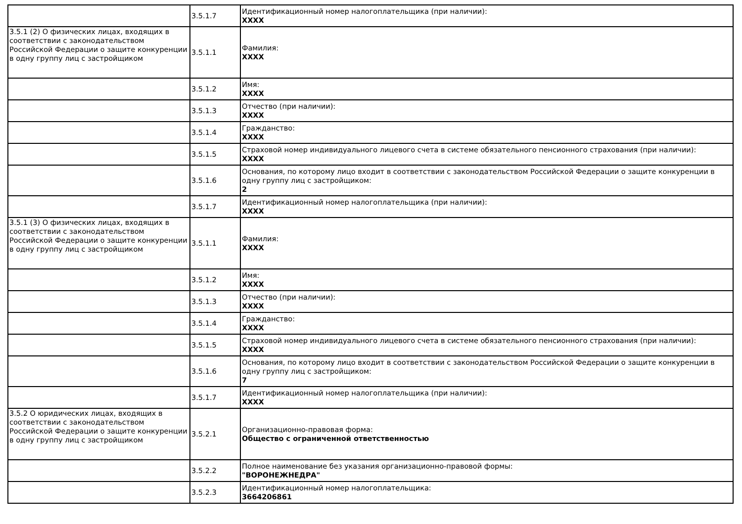| | 3.5.1.7 | Идентификационный номер налогоплательщика (при наличии): XXXX |
| 3.5.1 (2) О физических лицах, входящих в соответствии с законодательством Российской Федерации о защите конкуренции в одну группу лиц с застройщиком | 3.5.1.1 | Фамилия: XXXX |
| | 3.5.1.2 | Имя: XXXX |
| | 3.5.1.3 | Отчество (при наличии): XXXX |
| | 3.5.1.4 | Гражданство: XXXX |
| | 3.5.1.5 | Страховой номер индивидуального лицевого счета в системе обязательного пенсионного страхования (при наличии): XXXX |
| | 3.5.1.6 | Основания, по которому лицо входит в соответствии с законодательством Российской Федерации о защите конкуренции в одну группу лиц с застройщиком: 2 |
| | 3.5.1.7 | Идентификационный номер налогоплательщика (при наличии): XXXX |
| 3.5.1 (3) О физических лицах, входящих в соответствии с законодательством Российской Федерации о защите конкуренции в одну группу лиц с застройщиком | 3.5.1.1 | Фамилия: XXXX |
| | 3.5.1.2 | Имя: XXXX |
| | 3.5.1.3 | Отчество (при наличии): XXXX |
| | 3.5.1.4 | Гражданство: XXXX |
| | 3.5.1.5 | Страховой номер индивидуального лицевого счета в системе обязательного пенсионного страхования (при наличии): XXXX |
| | 3.5.1.6 | Основания, по которому лицо входит в соответствии с законодательством Российской Федерации о защите конкуренции в одну группу лиц с застройщиком: 7 |
| | 3.5.1.7 | Идентификационный номер налогоплательщика (при наличии): XXXX |
| 3.5.2 О юридических лицах, входящих в соответствии с законодательством Российской Федерации о защите конкуренции в одну группу лиц с застройщиком | 3.5.2.1 | Организационно-правовая форма: Общество с ограниченной ответственностью |
| | 3.5.2.2 | Полное наименование без указания организационно-правовой формы: "ВОРОНЕЖНЕДРА" |
| | 3.5.2.3 | Идентификационный номер налогоплательщика: 3664206861 |